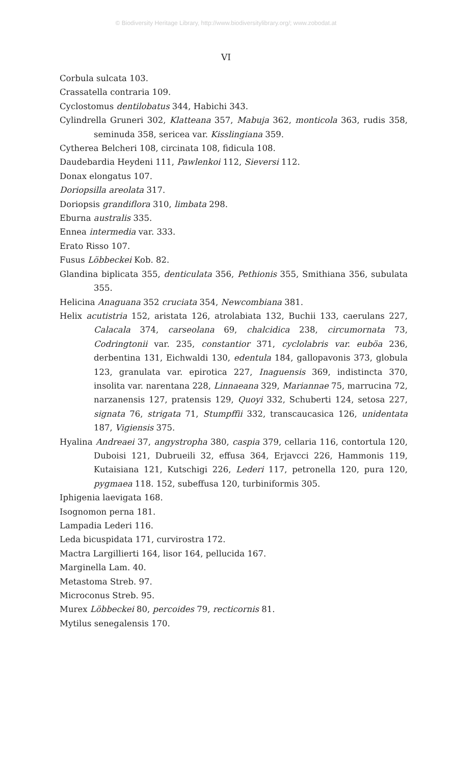© Biodiversity Heritage Library, http://www.biodiversitylibrary.org/; www.zobodat.at
VI
Corbula sulcata 103.
Crassatella contraria 109.
Cyclostomus dentilobatus 344, Habichi 343.
Cylindrella Gruneri 302, Klatteana 357, Mabuja 362, monticola 363, rudis 358, seminuda 358, sericea var. Kisslingiana 359.
Cytherea Belcheri 108, circinata 108, fidicula 108.
Daudebardia Heydeni 111, Pawlenkoi 112, Sieversi 112.
Donax elongatus 107.
Doriopsilla areolata 317.
Doriopsis grandiflora 310, limbata 298.
Eburna australis 335.
Ennea intermedia var. 333.
Erato Risso 107.
Fusus Löbbeckei Kob. 82.
Glandina biplicata 355, denticulata 356, Pethionis 355, Smithiana 356, subulata 355.
Helicina Anaguana 352 cruciata 354, Newcombiana 381.
Helix acutistria 152, aristata 126, atrolabiata 132, Buchii 133, caerulans 227, Calacala 374, carseolana 69, chalcidica 238, circumornata 73, Codringtonii var. 235, constantior 371, cyclolabris var. euböa 236, derbentina 131, Eichwaldi 130, edentula 184, gallopavonis 373, globula 123, granulata var. epirotica 227, Inaguensis 369, indistincta 370, insolita var. narentana 228, Linnaeana 329, Mariannae 75, marrucina 72, narzanensis 127, pratensis 129, Quoyi 332, Schuberti 124, setosa 227, signata 76, strigata 71, Stumpffii 332, transcaucasica 126, unidentata 187, Vigiensis 375.
Hyalina Andreaei 37, angystropha 380, caspia 379, cellaria 116, contortula 120, Duboisi 121, Dubrueili 32, effusa 364, Erjavcci 226, Hammonis 119, Kutaisiana 121, Kutschigi 226, Lederi 117, petronella 120, pura 120, pygmaea 118. 152, subeffusa 120, turbiniformis 305.
Iphigenia laevigata 168.
Isognomon perna 181.
Lampadia Lederi 116.
Leda bicuspidata 171, curvirostra 172.
Mactra Largillierti 164, lisor 164, pellucida 167.
Marginella Lam. 40.
Metastoma Streb. 97.
Microconus Streb. 95.
Murex Löbbeckei 80, percoides 79, recticornis 81.
Mytilus senegalensis 170.